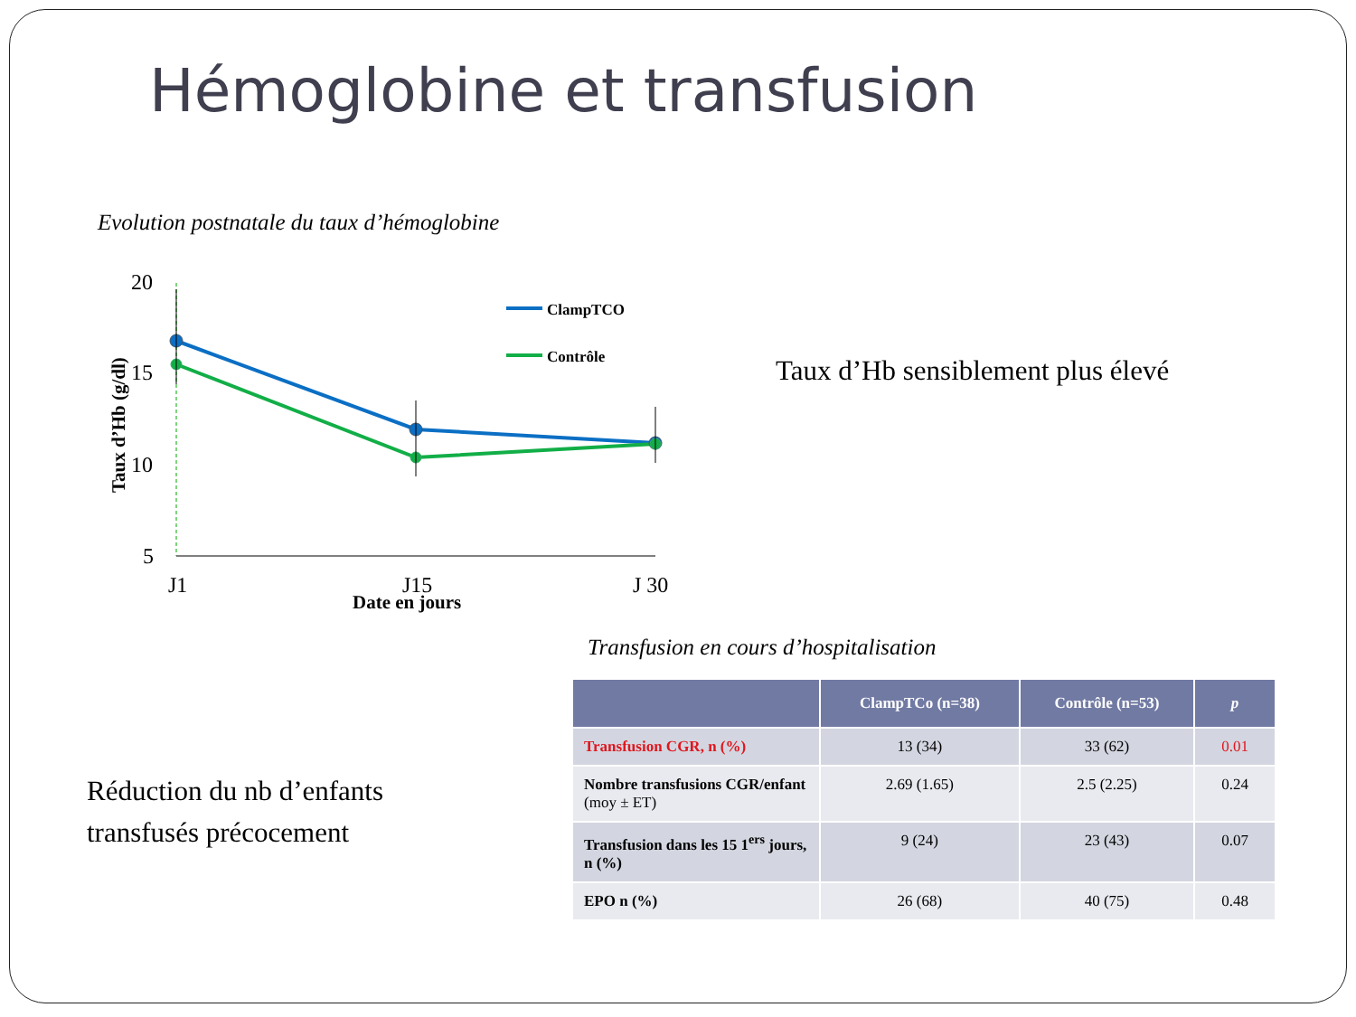Hémoglobine et transfusion
Evolution postnatale du taux d’hémoglobine
20
15
10
5
Taux d’Hb (g/dl)
ClampTCO
Contrôle
J1
J15
J 30
Date en jours
Taux d’Hb sensiblement plus élevé
Transfusion en cours d’hospitalisation
Réduction du nb d’enfants
transfusés précocement
| | ClampTCo (n=38) | Contrôle (n=53) | p |
| --- | --- | --- | --- |
| Transfusion CGR, n (%) | 13 (34) | 33 (62) | 0.01 |
| Nombre transfusions CGR/enfant (moy ± ET) | 2.69 (1.65) | 2.5 (2.25) | 0.24 |
| Transfusion dans les 15 1<sup>ers</sup> jours, n (%) | 9 (24) | 23 (43) | 0.07 |
| EPO n (%) | 26 (68) | 40 (75) | 0.48 |